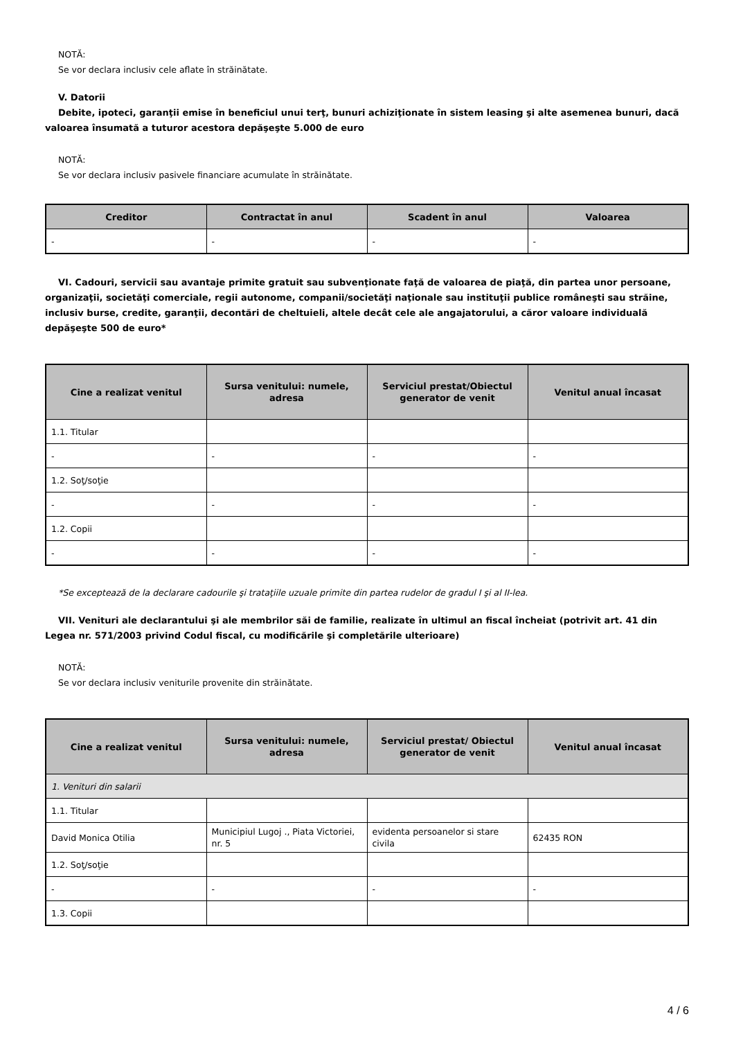NOTĂ:
Se vor declara inclusiv cele aflate în străinătate.
V. Datorii
Debite, ipoteci, garanţii emise în beneficiul unui terţ, bunuri achiziţionate în sistem leasing şi alte asemenea bunuri, dacă valoarea însumată a tuturor acestora depăşeşte 5.000 de euro
NOTĂ:
Se vor declara inclusiv pasivele financiare acumulate în străinătate.
| Creditor | Contractat în anul | Scadent în anul | Valoarea |
| --- | --- | --- | --- |
| - | - | - | - |
VI. Cadouri, servicii sau avantaje primite gratuit sau subvenţionate faţă de valoarea de piaţă, din partea unor persoane, organizaţii, societăţi comerciale, regii autonome, companii/societăţi naţionale sau instituţii publice româneşti sau străine, inclusiv burse, credite, garanţii, decontări de cheltuieli, altele decât cele ale angajatorului, a căror valoare individuală depăşeşte 500 de euro*
| Cine a realizat venitul | Sursa venitului: numele, adresa | Serviciul prestat/Obiectul generator de venit | Venitul anual încasat |
| --- | --- | --- | --- |
| 1.1. Titular | | | |
| - | - | - | - |
| 1.2. Soţ/soţie | | | |
| - | - | - | - |
| 1.2. Copii | | | |
| - | - | - | - |
*Se exceptează de la declarare cadourile şi trataţiile uzuale primite din partea rudelor de gradul I şi al II-lea.
VII. Venituri ale declarantului şi ale membrilor săi de familie, realizate în ultimul an fiscal încheiat (potrivit art. 41 din Legea nr. 571/2003 privind Codul fiscal, cu modificările şi completările ulterioare)
NOTĂ:
Se vor declara inclusiv veniturile provenite din străinătate.
| Cine a realizat venitul | Sursa venitului: numele, adresa | Serviciul prestat/ Obiectul generator de venit | Venitul anual încasat |
| --- | --- | --- | --- |
| 1. Venituri din salarii | | | |
| 1.1. Titular | | | |
| David Monica Otilia | Municipiul Lugoj ., Piata Victoriei, nr. 5 | evidenta persoanelor si stare civila | 62435 RON |
| 1.2. Soţ/soţie | | | |
| - | - | - | - |
| 1.3. Copii | | | |
4 / 6